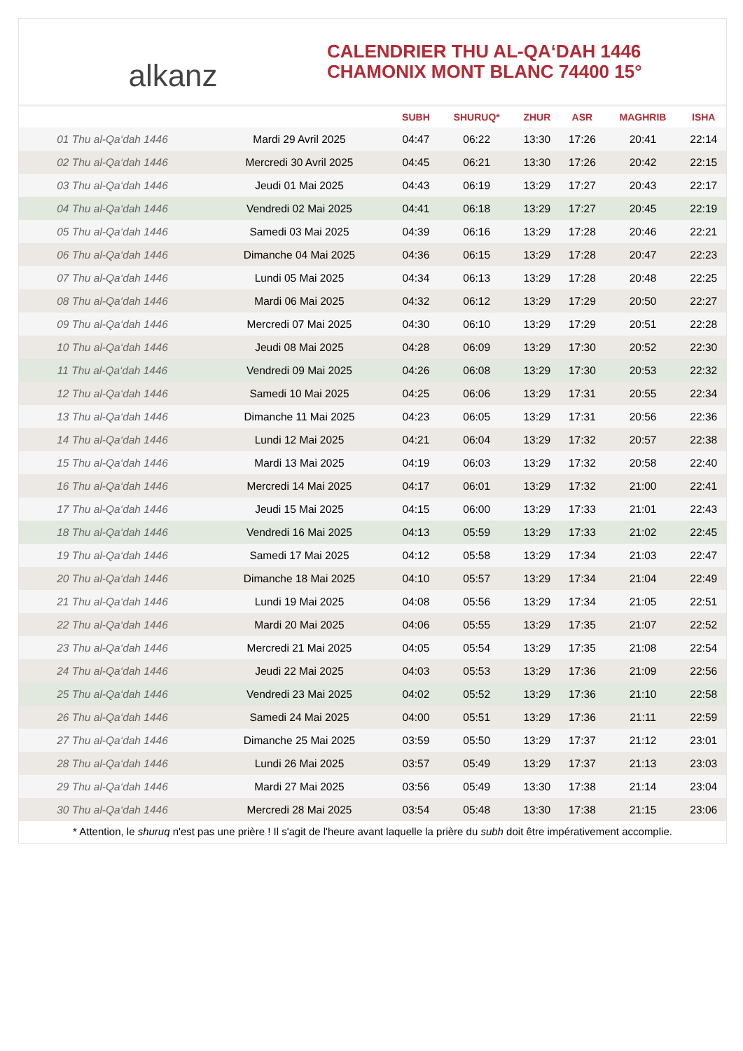alkanz
CALENDRIER THU AL-QA‘DAH 1446
CHAMONIX MONT BLANC 74400 15°
| | | SUBH | SHURUQ* | ZHUR | ASR | MAGHRIB | ISHA |
| --- | --- | --- | --- | --- | --- | --- | --- |
| 01 Thu al-Qa‘dah 1446 | Mardi 29 Avril 2025 | 04:47 | 06:22 | 13:30 | 17:26 | 20:41 | 22:14 |
| 02 Thu al-Qa‘dah 1446 | Mercredi 30 Avril 2025 | 04:45 | 06:21 | 13:30 | 17:26 | 20:42 | 22:15 |
| 03 Thu al-Qa‘dah 1446 | Jeudi 01 Mai 2025 | 04:43 | 06:19 | 13:29 | 17:27 | 20:43 | 22:17 |
| 04 Thu al-Qa‘dah 1446 | Vendredi 02 Mai 2025 | 04:41 | 06:18 | 13:29 | 17:27 | 20:45 | 22:19 |
| 05 Thu al-Qa‘dah 1446 | Samedi 03 Mai 2025 | 04:39 | 06:16 | 13:29 | 17:28 | 20:46 | 22:21 |
| 06 Thu al-Qa‘dah 1446 | Dimanche 04 Mai 2025 | 04:36 | 06:15 | 13:29 | 17:28 | 20:47 | 22:23 |
| 07 Thu al-Qa‘dah 1446 | Lundi 05 Mai 2025 | 04:34 | 06:13 | 13:29 | 17:28 | 20:48 | 22:25 |
| 08 Thu al-Qa‘dah 1446 | Mardi 06 Mai 2025 | 04:32 | 06:12 | 13:29 | 17:29 | 20:50 | 22:27 |
| 09 Thu al-Qa‘dah 1446 | Mercredi 07 Mai 2025 | 04:30 | 06:10 | 13:29 | 17:29 | 20:51 | 22:28 |
| 10 Thu al-Qa‘dah 1446 | Jeudi 08 Mai 2025 | 04:28 | 06:09 | 13:29 | 17:30 | 20:52 | 22:30 |
| 11 Thu al-Qa‘dah 1446 | Vendredi 09 Mai 2025 | 04:26 | 06:08 | 13:29 | 17:30 | 20:53 | 22:32 |
| 12 Thu al-Qa‘dah 1446 | Samedi 10 Mai 2025 | 04:25 | 06:06 | 13:29 | 17:31 | 20:55 | 22:34 |
| 13 Thu al-Qa‘dah 1446 | Dimanche 11 Mai 2025 | 04:23 | 06:05 | 13:29 | 17:31 | 20:56 | 22:36 |
| 14 Thu al-Qa‘dah 1446 | Lundi 12 Mai 2025 | 04:21 | 06:04 | 13:29 | 17:32 | 20:57 | 22:38 |
| 15 Thu al-Qa‘dah 1446 | Mardi 13 Mai 2025 | 04:19 | 06:03 | 13:29 | 17:32 | 20:58 | 22:40 |
| 16 Thu al-Qa‘dah 1446 | Mercredi 14 Mai 2025 | 04:17 | 06:01 | 13:29 | 17:32 | 21:00 | 22:41 |
| 17 Thu al-Qa‘dah 1446 | Jeudi 15 Mai 2025 | 04:15 | 06:00 | 13:29 | 17:33 | 21:01 | 22:43 |
| 18 Thu al-Qa‘dah 1446 | Vendredi 16 Mai 2025 | 04:13 | 05:59 | 13:29 | 17:33 | 21:02 | 22:45 |
| 19 Thu al-Qa‘dah 1446 | Samedi 17 Mai 2025 | 04:12 | 05:58 | 13:29 | 17:34 | 21:03 | 22:47 |
| 20 Thu al-Qa‘dah 1446 | Dimanche 18 Mai 2025 | 04:10 | 05:57 | 13:29 | 17:34 | 21:04 | 22:49 |
| 21 Thu al-Qa‘dah 1446 | Lundi 19 Mai 2025 | 04:08 | 05:56 | 13:29 | 17:34 | 21:05 | 22:51 |
| 22 Thu al-Qa‘dah 1446 | Mardi 20 Mai 2025 | 04:06 | 05:55 | 13:29 | 17:35 | 21:07 | 22:52 |
| 23 Thu al-Qa‘dah 1446 | Mercredi 21 Mai 2025 | 04:05 | 05:54 | 13:29 | 17:35 | 21:08 | 22:54 |
| 24 Thu al-Qa‘dah 1446 | Jeudi 22 Mai 2025 | 04:03 | 05:53 | 13:29 | 17:36 | 21:09 | 22:56 |
| 25 Thu al-Qa‘dah 1446 | Vendredi 23 Mai 2025 | 04:02 | 05:52 | 13:29 | 17:36 | 21:10 | 22:58 |
| 26 Thu al-Qa‘dah 1446 | Samedi 24 Mai 2025 | 04:00 | 05:51 | 13:29 | 17:36 | 21:11 | 22:59 |
| 27 Thu al-Qa‘dah 1446 | Dimanche 25 Mai 2025 | 03:59 | 05:50 | 13:29 | 17:37 | 21:12 | 23:01 |
| 28 Thu al-Qa‘dah 1446 | Lundi 26 Mai 2025 | 03:57 | 05:49 | 13:29 | 17:37 | 21:13 | 23:03 |
| 29 Thu al-Qa‘dah 1446 | Mardi 27 Mai 2025 | 03:56 | 05:49 | 13:30 | 17:38 | 21:14 | 23:04 |
| 30 Thu al-Qa‘dah 1446 | Mercredi 28 Mai 2025 | 03:54 | 05:48 | 13:30 | 17:38 | 21:15 | 23:06 |
* Attention, le shuruq n'est pas une prière ! Il s'agit de l'heure avant laquelle la prière du subh doit être impérativement accomplie.